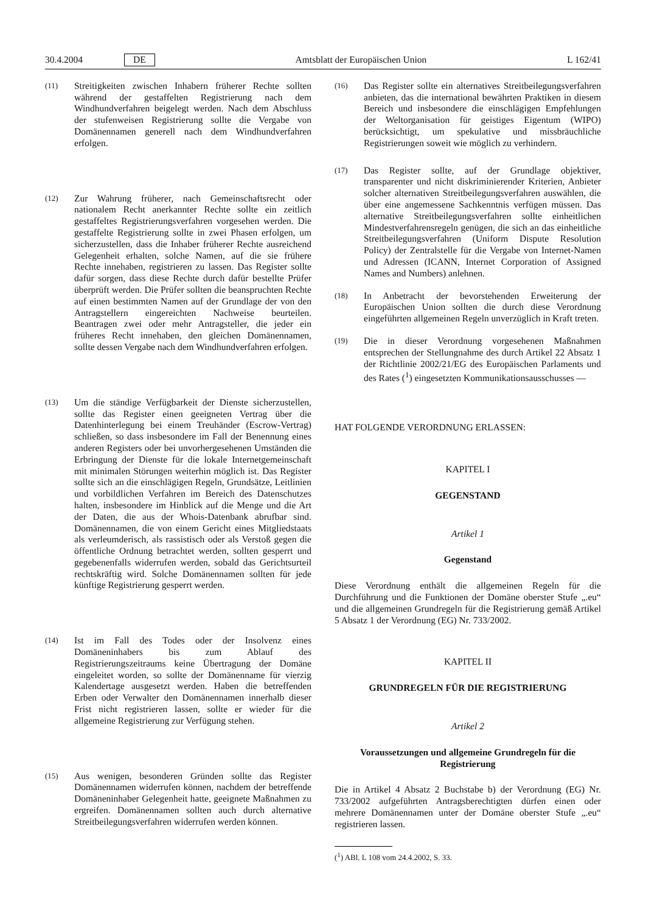30.4.2004 DE Amtsblatt der Europäischen Union L 162/41
(11)
Streitigkeiten zwischen Inhabern früherer Rechte sollten während der gestaffelten Registrierung nach dem Windhundverfahren beigelegt werden. Nach dem Abschluss der stufenweisen Registrierung sollte die Vergabe von Domänennamen generell nach dem Windhundverfahren erfolgen.
(12)
Zur Wahrung früherer, nach Gemeinschaftsrecht oder nationalem Recht anerkannter Rechte sollte ein zeitlich gestaffeltes Registrierungsverfahren vorgesehen werden. Die gestaffelte Registrierung sollte in zwei Phasen erfolgen, um sicherzustellen, dass die Inhaber früherer Rechte ausreichend Gelegenheit erhalten, solche Namen, auf die sie frühere Rechte innehaben, registrieren zu lassen. Das Register sollte dafür sorgen, dass diese Rechte durch dafür bestellte Prüfer überprüft werden. Die Prüfer sollten die beanspruchten Rechte auf einen bestimmten Namen auf der Grundlage der von den Antragstellern eingereichten Nachweise beurteilen. Beantragen zwei oder mehr Antragsteller, die jeder ein früheres Recht innehaben, den gleichen Domänennamen, sollte dessen Vergabe nach dem Windhundverfahren erfolgen.
(13)
Um die ständige Verfügbarkeit der Dienste sicherzustellen, sollte das Register einen geeigneten Vertrag über die Datenhinterlegung bei einem Treuhänder (Escrow-Vertrag) schließen, so dass insbesondere im Fall der Benennung eines anderen Registers oder bei unvorhergesehenen Umständen die Erbringung der Dienste für die lokale Internetgemeinschaft mit minimalen Störungen weiterhin möglich ist. Das Register sollte sich an die einschlägigen Regeln, Grundsätze, Leitlinien und vorbildlichen Verfahren im Bereich des Datenschutzes halten, insbesondere im Hinblick auf die Menge und die Art der Daten, die aus der Whois-Datenbank abrufbar sind. Domänennamen, die von einem Gericht eines Mitgliedstaats als verleumderisch, als rassistisch oder als Verstoß gegen die öffentliche Ordnung betrachtet werden, sollten gesperrt und gegebenenfalls widerrufen werden, sobald das Gerichtsurteil rechtskräftig wird. Solche Domänennamen sollten für jede künftige Registrierung gesperrt werden.
(14)
Ist im Fall des Todes oder der Insolvenz eines Domäneninhabers bis zum Ablauf des Registrierungszeitraums keine Übertragung der Domäne eingeleitet worden, so sollte der Domänenname für vierzig Kalendertage ausgesetzt werden. Haben die betreffenden Erben oder Verwalter den Domänennamen innerhalb dieser Frist nicht registrieren lassen, sollte er wieder für die allgemeine Registrierung zur Verfügung stehen.
(15)
Aus wenigen, besonderen Gründen sollte das Register Domänennamen widerrufen können, nachdem der betreffende Domäneninhaber Gelegenheit hatte, geeignete Maßnahmen zu ergreifen. Domänennamen sollten auch durch alternative Streitbeilegungsverfahren widerrufen werden können.
(16)
Das Register sollte ein alternatives Streitbeilegungsverfahren anbieten, das die international bewährten Praktiken in diesem Bereich und insbesondere die einschlägigen Empfehlungen der Weltorganisation für geistiges Eigentum (WIPO) berücksichtigt, um spekulative und missbräuchliche Registrierungen soweit wie möglich zu verhindern.
(17)
Das Register sollte, auf der Grundlage objektiver, transparenter und nicht diskriminierender Kriterien, Anbieter solcher alternativen Streitbeilegungsverfahren auswählen, die über eine angemessene Sachkenntnis verfügen müssen. Das alternative Streitbeilegungsverfahren sollte einheitlichen Mindestverfahrensregeln genügen, die sich an das einheitliche Streitbeilegungsverfahren (Uniform Dispute Resolution Policy) der Zentralstelle für die Vergabe von Internet-Namen und Adressen (ICANN, Internet Corporation of Assigned Names and Numbers) anlehnen.
(18)
In Anbetracht der bevorstehenden Erweiterung der Europäischen Union sollten die durch diese Verordnung eingeführten allgemeinen Regeln unverzüglich in Kraft treten.
(19)
Die in dieser Verordnung vorgesehenen Maßnahmen entsprechen der Stellungnahme des durch Artikel 22 Absatz 1 der Richtlinie 2002/21/EG des Europäischen Parlaments und des Rates (<sup>1</sup>) eingesetzten Kommunikationsausschusses —
HAT FOLGENDE VERORDNUNG ERLASSEN:
KAPITEL I
GEGENSTAND
Artikel 1
Gegenstand
Diese Verordnung enthält die allgemeinen Regeln für die Durchführung und die Funktionen der Domäne oberster Stufe „.eu“ und die allgemeinen Grundregeln für die Registrierung gemäß Artikel 5 Absatz 1 der Verordnung (EG) Nr. 733/2002.
KAPITEL II
GRUNDREGELN FÜR DIE REGISTRIERUNG
Artikel 2
Voraussetzungen und allgemeine Grundregeln für die Registrierung
Die in Artikel 4 Absatz 2 Buchstabe b) der Verordnung (EG) Nr. 733/2002 aufgeführten Antragsberechtigten dürfen einen oder mehrere Domänennamen unter der Domäne oberster Stufe „.eu“ registrieren lassen.
(<sup>1</sup>) ABl. L 108 vom 24.4.2002, S. 33.